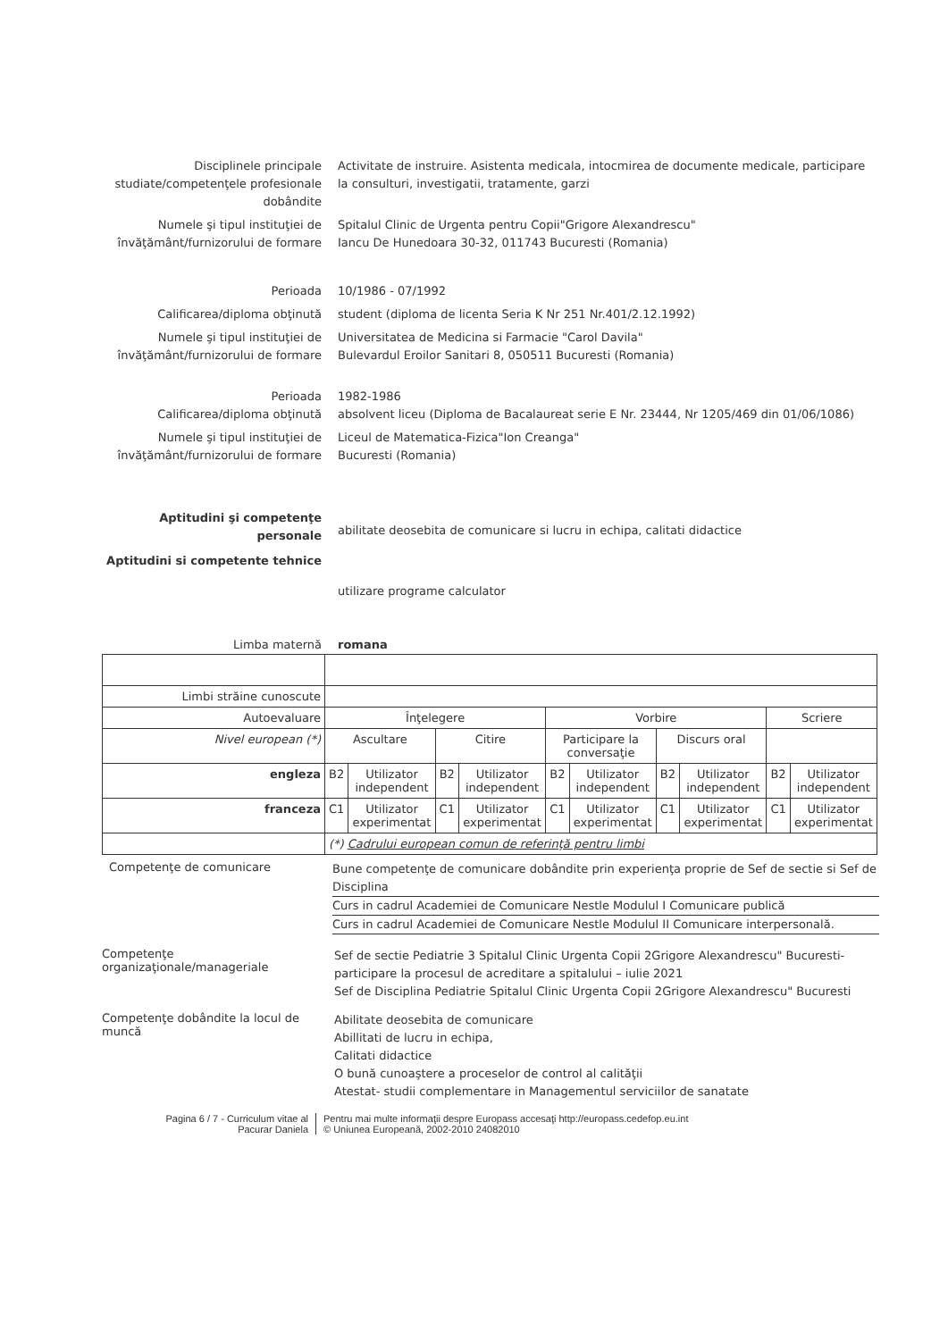Disciplinele principale studiate/competenţele profesionale dobândite
Activitate de instruire. Asistenta medicala, intocmirea de documente medicale, participare la consulturi, investigatii, tratamente, garzi
Numele şi tipul instituţiei de învăţământ/furnizorului de formare
Spitalul Clinic de Urgenta pentru Copii"Grigore Alexandrescu"
Iancu De Hunedoara 30-32, 011743 Bucuresti (Romania)
Perioada 10/1986 - 07/1992
Calificarea/diploma obţinută student (diploma de licenta Seria K Nr 251 Nr.401/2.12.1992)
Numele şi tipul instituţiei de învăţământ/furnizorului de formare
Universitatea de Medicina si Farmacie "Carol Davila"
Bulevardul Eroilor Sanitari 8, 050511 Bucuresti (Romania)
Perioada 1982-1986
Calificarea/diploma obţinută absolvent liceu (Diploma de Bacalaureat serie E Nr. 23444, Nr 1205/469 din 01/06/1086)
Numele şi tipul instituţiei de învăţământ/furnizorului de formare
Liceul de Matematica-Fizica"Ion Creanga"
Bucuresti (Romania)
Aptitudini şi competenţe personale
abilitate deosebita de comunicare si lucru in echipa, calitati didactice
Aptitudini si competente tehnice
utilizare programe calculator
Limba maternă romana
| Limbi străine cunoscute | | | | | | | | | | |
| Autoevaluare | Înţelegere | | | | Vorbire | | | | Scriere | |
| Nivel european (*) | Ascultare | | Citire | | Participare la conversaţie | | Discurs oral | | | |
| engleza | B2 | Utilizator independent | B2 | Utilizator independent | B2 | Utilizator independent | B2 | Utilizator independent | B2 | Utilizator independent |
| franceza | C1 | Utilizator experimentat | C1 | Utilizator experimentat | C1 | Utilizator experimentat | C1 | Utilizator experimentat | C1 | Utilizator experimentat |
| | (*) Cadrului european comun de referinţă pentru limbi | | | | | | | | | |
Competenţe de comunicare
Bune competenţe de comunicare dobândite prin experienţa proprie de Sef de sectie si Sef de Disciplina
Curs in cadrul Academiei de Comunicare Nestle Modulul I Comunicare publică
Curs in cadrul Academiei de Comunicare Nestle Modulul II Comunicare interpersonală.
Competenţe organizaţionale/manageriale
Sef de sectie Pediatrie 3 Spitalul Clinic Urgenta Copii 2Grigore Alexandrescu" Bucuresti- participare la procesul de acreditare a spitalului – iulie 2021
Sef de Disciplina Pediatrie Spitalul Clinic Urgenta Copii 2Grigore Alexandrescu" Bucuresti
Competenţe dobândite la locul de muncă
Abilitate deosebita de comunicare
Abillitati de lucru in echipa,
Calitati didactice
O bună cunoaştere a proceselor de control al calităţii
Atestat- studii complementare in Managementul serviciilor de sanatate
Pagina 6 / 7 - Curriculum vitae al Pacurar Daniela
Pentru mai multe informaţii despre Europass accesaţi http://europass.cedefop.eu.int
© Uniunea Europeană, 2002-2010 24082010